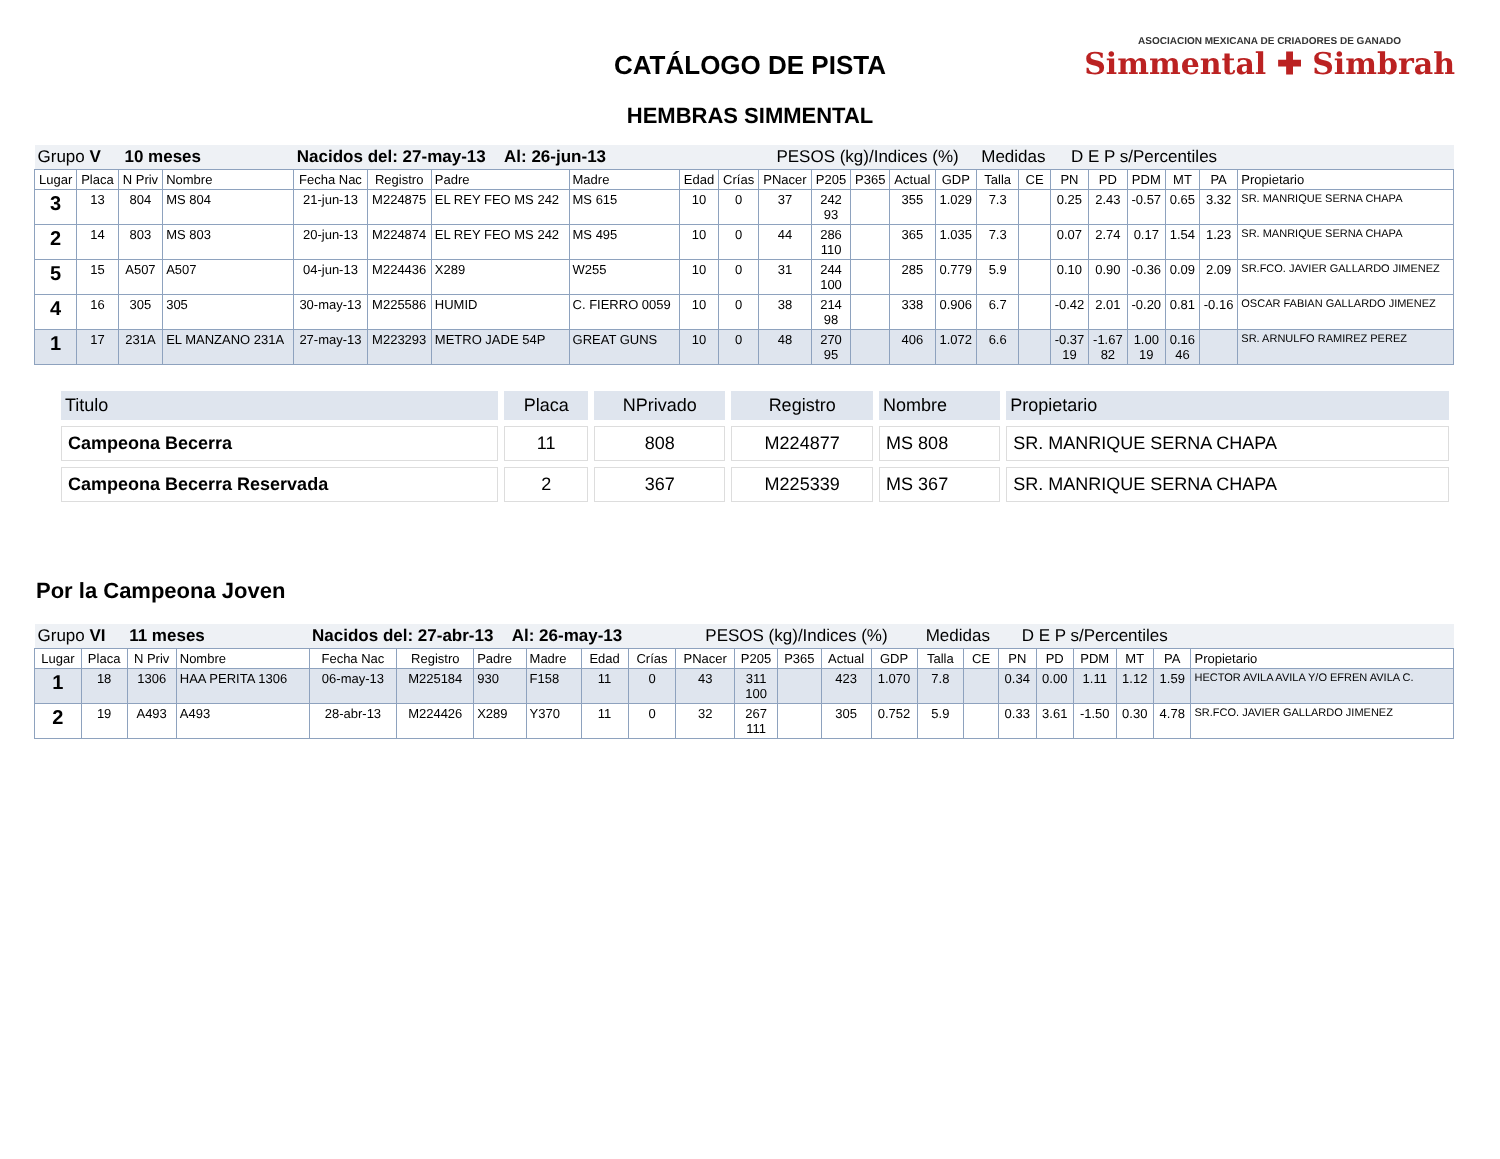CATÁLOGO DE PISTA
HEMBRAS SIMMENTAL
ASOCIACION MEXICANA DE CRIADORES DE GANADO
Simmental ✚ Simbrah
| Grupo V 10 meses | | | | Nacidos del: 27-may-13 Al: 26-jun-13 | | | | | | PESOS (kg)/Indices (%) | | | | | Medidas | | D E P s/Percentiles | | | | | |
| Lugar | Placa | N Priv | Nombre | Fecha Nac | Registro | Padre | Madre | Edad | Crías | PNacer | P205 | P365 | Actual | GDP | Talla | CE | PN | PD | PDM | MT | PA | Propietario |
| 3 | 13 | 804 | MS 804 | 21-jun-13 | M224875 | EL REY FEO MS 242 | MS 615 | 10 | 0 | 37 | 242 93 | | 355 | 1.029 | 7.3 | | 0.25 | 2.43 | -0.57 | 0.65 | 3.32 | SR. MANRIQUE SERNA CHAPA |
| 2 | 14 | 803 | MS 803 | 20-jun-13 | M224874 | EL REY FEO MS 242 | MS 495 | 10 | 0 | 44 | 286 110 | | 365 | 1.035 | 7.3 | | 0.07 | 2.74 | 0.17 | 1.54 | 1.23 | SR. MANRIQUE SERNA CHAPA |
| 5 | 15 | A507 | A507 | 04-jun-13 | M224436 | X289 | W255 | 10 | 0 | 31 | 244 100 | | 285 | 0.779 | 5.9 | | 0.10 | 0.90 | -0.36 | 0.09 | 2.09 | SR.FCO. JAVIER GALLARDO JIMENEZ |
| 4 | 16 | 305 | 305 | 30-may-13 | M225586 | HUMID | C. FIERRO 0059 | 10 | 0 | 38 | 214 98 | | 338 | 0.906 | 6.7 | | -0.42 | 2.01 | -0.20 | 0.81 | -0.16 | OSCAR FABIAN GALLARDO JIMENEZ |
| 1 | 17 | 231A | EL MANZANO 231A | 27-may-13 | M223293 | METRO JADE 54P | GREAT GUNS | 10 | 0 | 48 | 270 95 | | 406 | 1.072 | 6.6 | | -0.37 19 | -1.67 82 | 1.00 19 | 0.16 46 | | SR. ARNULFO RAMIREZ PEREZ |
| Titulo | Placa | NPrivado | Registro | Nombre | Propietario |
| --- | --- | --- | --- | --- | --- |
| Campeona Becerra | 11 | 808 | M224877 | MS 808 | SR. MANRIQUE SERNA CHAPA |
| Campeona Becerra Reservada | 2 | 367 | M225339 | MS 367 | SR. MANRIQUE SERNA CHAPA |
Por la Campeona Joven
| Grupo VI 11 meses | | | | Nacidos del: 27-abr-13 Al: 26-may-13 | | | | | | PESOS (kg)/Indices (%) | | | | | Medidas | | D E P s/Percentiles | | | | | |
| Lugar | Placa | N Priv | Nombre | Fecha Nac | Registro | Padre | Madre | Edad | Crías | PNacer | P205 | P365 | Actual | GDP | Talla | CE | PN | PD | PDM | MT | PA | Propietario |
| 1 | 18 | 1306 | HAA PERITA 1306 | 06-may-13 | M225184 | 930 | F158 | 11 | 0 | 43 | 311 100 | | 423 | 1.070 | 7.8 | | 0.34 | 0.00 | 1.11 | 1.12 | 1.59 | HECTOR AVILA AVILA Y/O EFREN AVILA C. |
| 2 | 19 | A493 | A493 | 28-abr-13 | M224426 | X289 | Y370 | 11 | 0 | 32 | 267 111 | | 305 | 0.752 | 5.9 | | 0.33 | 3.61 | -1.50 | 0.30 | 4.78 | SR.FCO. JAVIER GALLARDO JIMENEZ |